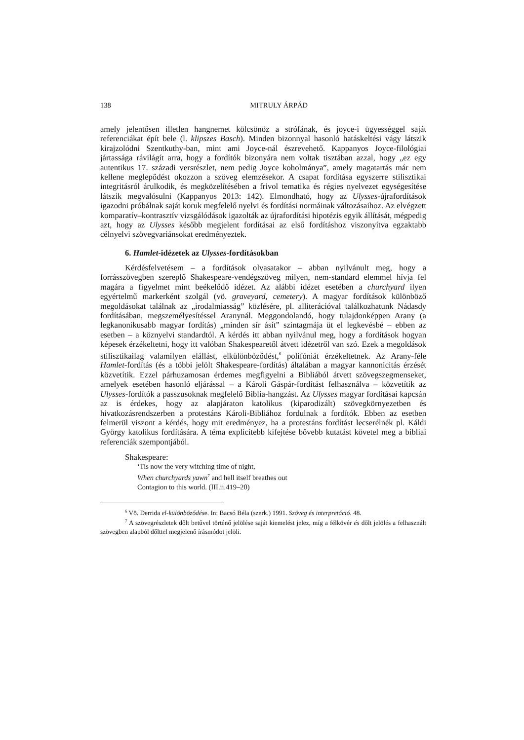138 MITRULY ÁRPÁD
amely jelentősen illetlen hangnemet kölcsönöz a strófának, és joyce-i ügyességgel saját referenciákat épít bele (l. klipszes Basch). Minden bizonnyal hasonló hatáskeltési vágy látszik kirajzolódni Szentkuthy-ban, mint ami Joyce-nál észrevehető. Kappanyos Joyce-filológiai jártassága rávilágít arra, hogy a fordítók bizonyára nem voltak tisztában azzal, hogy „ez egy autentikus 17. századi versrészlet, nem pedig Joyce koholmánya”, amely magatartás már nem kellene meglepődést okozzon a szöveg elemzésekor. A csapat fordítása egyszerre stilisztikai integritásról árulkodik, és megközelítésében a frivol tematika és régies nyelvezet egységesítése látszik megvalósulni (Kappanyos 2013: 142). Elmondható, hogy az Ulysses-újrafordítások igazodni próbálnak saját koruk megfelelő nyelvi és fordítási normáinak változásaihoz. Az elvégzett komparatív–kontrasztív vizsgálódások igazolták az újrafordítási hipotézis egyik állítását, mégpedig azt, hogy az Ulysses később megjelent fordításai az első fordításhoz viszonyítva egzaktabb célnyelvi szövegvariánsokat eredményeztek.
6. Hamlet-idézetek az Ulysses-fordításokban
Kérdésfelvetésem – a fordítások olvasatakor – abban nyilvánult meg, hogy a forrásszövegben szereplő Shakespeare-vendégszöveg milyen, nem-standard elemmel hívja fel magára a figyelmet mint beékelődő idézet. Az alábbi idézet esetében a churchyard ilyen egyértelmű markerként szolgál (vö. graveyard, cemetery). A magyar fordítások különböző megoldásokat találnak az „irodalmiasság” közlésére, pl. alliterációval találkozhatunk Nádasdy fordításában, megszemélyesítéssel Aranynál. Meggondolandó, hogy tulajdonképpen Arany (a legkanonikusabb magyar fordítás) „minden sír ásít” szintagmája üt el legkevésbé – ebben az esetben – a köznyelvi standardtól. A kérdés itt abban nyilvánul meg, hogy a fordítások hogyan képesek érzékeltetni, hogy itt valóban Shakespearetől átvett idézetről van szó. Ezek a megoldások stilisztikailag valamilyen elállást, elkülönböződést,<sup>6</sup> polifóniát érzékeltetnek. Az Arany-féle Hamlet-fordítás (és a többi jelölt Shakespeare-fordítás) általában a magyar kannonicitás érzését közvetítik. Ezzel párhuzamosan érdemes megfigyelni a Bibliából átvett szövegszegmenseket, amelyek esetében hasonló eljárással – a Károli Gáspár-fordítást felhasználva – közvetítik az Ulysses-fordítók a passzusoknak megfelelő Biblia-hangzást. Az Ulysses magyar fordításai kapcsán az is érdekes, hogy az alapjáraton katolikus (kiparodizált) szövegkörnyezetben és hivatkozásrendszerben a protestáns Károli-Bibliához fordulnak a fordítók. Ebben az esetben felmerül viszont a kérdés, hogy mit eredményez, ha a protestáns fordítást lecserélnék pl. Káldi György katolikus fordítására. A téma explicitebb kifejtése bővebb kutatást követel meg a bibliai referenciák szempontjából.
Shakespeare:
‘Tis now the very witching time of night,
When churchyards yawn<sup>7</sup> and hell itself breathes out
Contagion to this world. (III.ii.419–20)
<sup>6</sup> Vö. Derrida el-különböződése. In: Bacsó Béla (szerk.) 1991. Szöveg és interpretáció. 48.
<sup>7</sup> A szövegrészletek dőlt betűvel történő jelölése saját kiemelést jelez, míg a félkövér és dőlt jelölés a felhasznált szövegben alapból dőlttel megjelenő írásmódot jelöli.